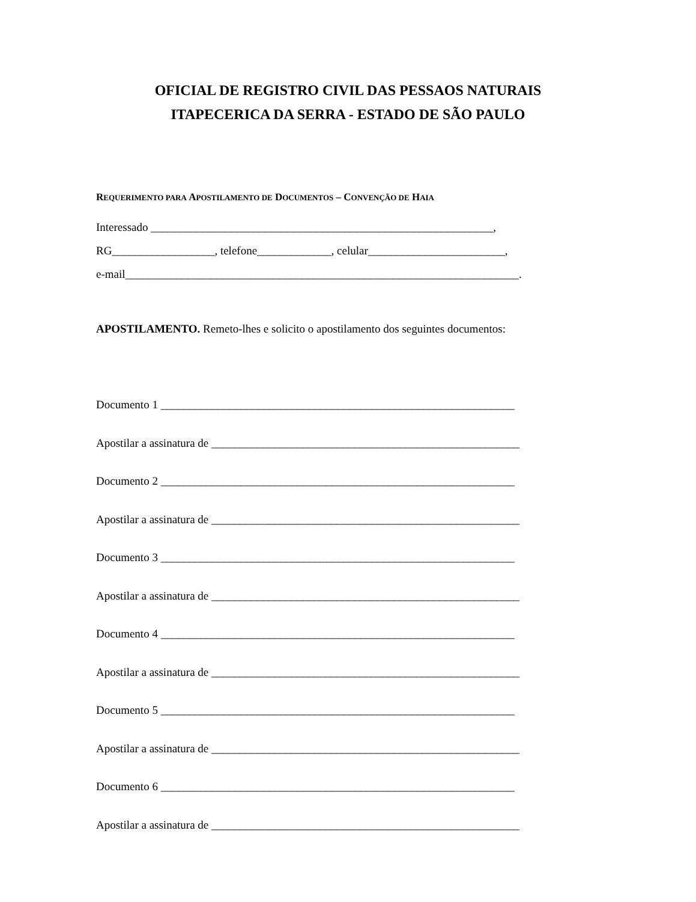OFICIAL DE REGISTRO CIVIL DAS PESSAOS NATURAIS
ITAPECERICA DA SERRA - ESTADO DE SÃO PAULO
REQUERIMENTO PARA APOSTILAMENTO DE DOCUMENTOS – CONVENÇÃO DE HAIA
Interessado ____________________________________________________________,
RG__________________, telefone_____________, celular________________________,
e-mail_____________________________________________________________________.
APOSTILAMENTO. Remeto-lhes e solicito o apostilamento dos seguintes documentos:
Documento 1 ______________________________________________________________
Apostilar a assinatura de ______________________________________________________
Documento 2 ______________________________________________________________
Apostilar a assinatura de ______________________________________________________
Documento 3 ______________________________________________________________
Apostilar a assinatura de ______________________________________________________
Documento 4 ______________________________________________________________
Apostilar a assinatura de ______________________________________________________
Documento 5 ______________________________________________________________
Apostilar a assinatura de ______________________________________________________
Documento 6 ______________________________________________________________
Apostilar a assinatura de ______________________________________________________